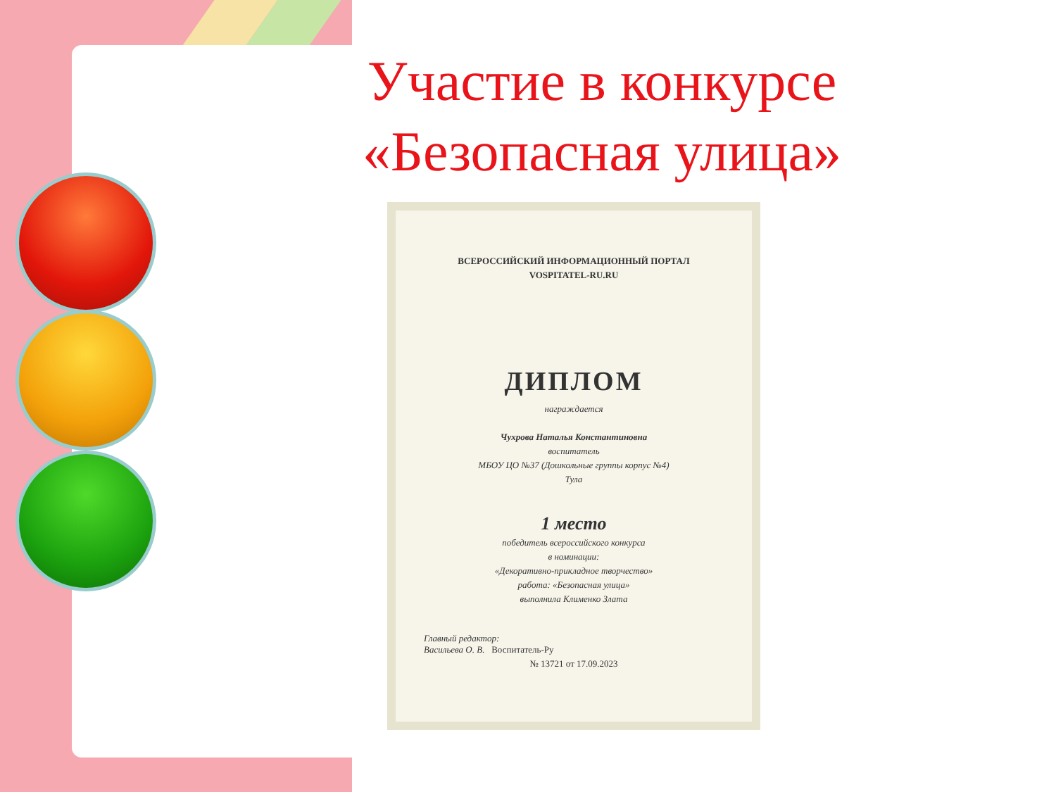Участие в конкурсе
«Безопасная улица»
ВСЕРОССИЙСКИЙ ИНФОРМАЦИОННЫЙ ПОРТАЛ
VOSPITATEL-RU.RU
ДИПЛОМ
награждается
Чухрова Наталья Константиновна
воспитатель
МБОУ ЦО №37 (Дошкольные группы корпус №4)
Тула
1 место
победитель всероссийского конкурса
в номинации:
«Декоративно-прикладное творчество»
работа: «Безопасная улица»
выполнила Клименко Злата
Главный редактор:
Васильева О. В. Воспитатель-Ру
№ 13721 от 17.09.2023